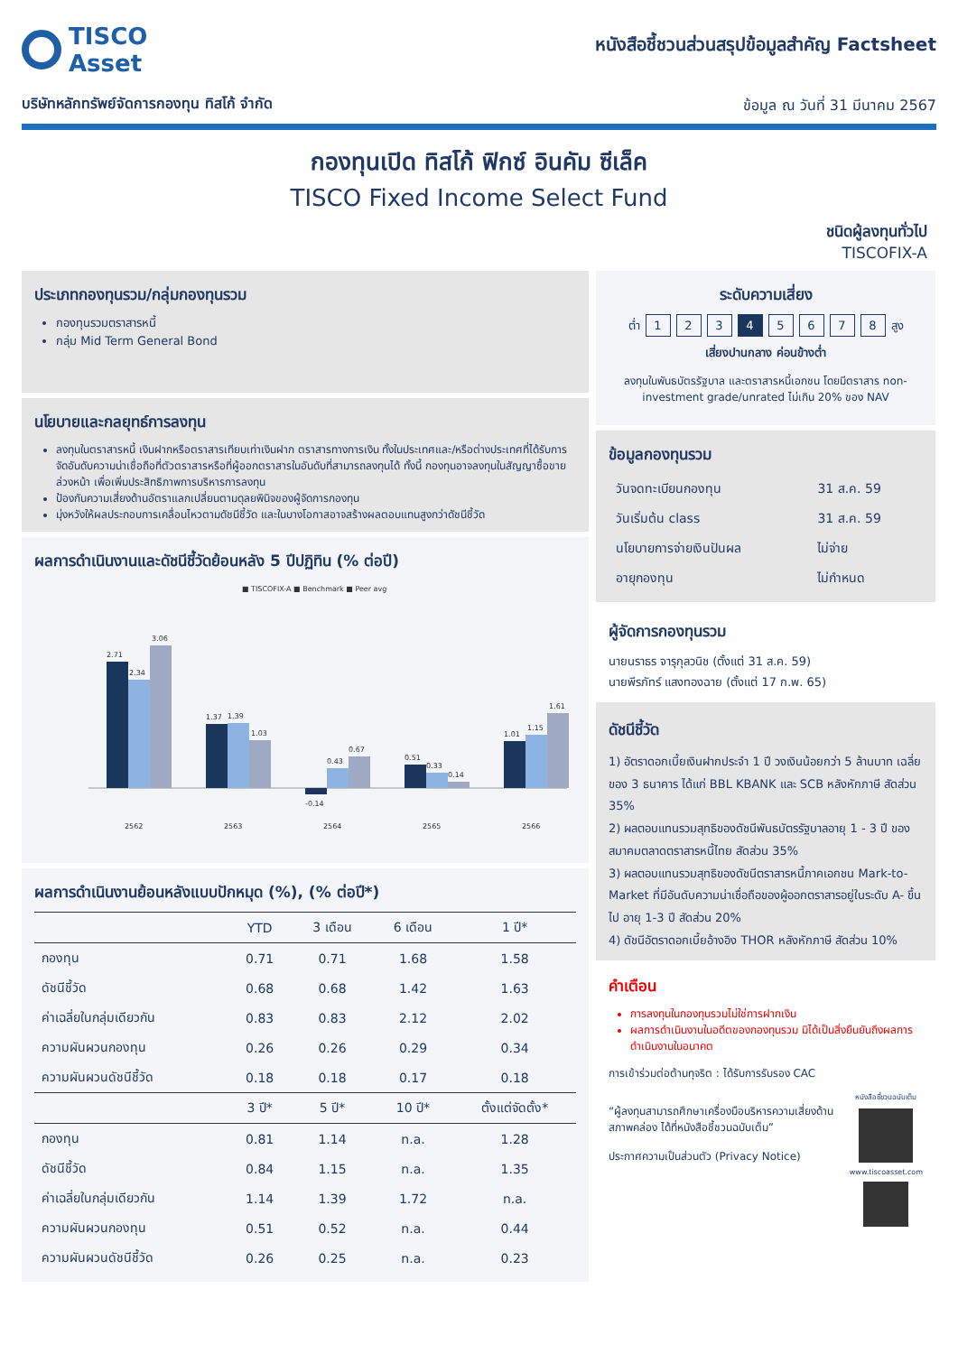TISCO
Asset
บริษัทหลักทรัพย์จัดการกองทุน ทิสโก้ จำกัด
หนังสือชี้ชวนส่วนสรุปข้อมูลสำคัญ Factsheet
ข้อมูล ณ วันที่ 31 มีนาคม 2567
กองทุนเปิด ทิสโก้ ฟิกซ์ อินคัม ซีเล็ค
TISCO Fixed Income Select Fund
ชนิดผู้ลงทุนทั่วไป
TISCOFIX-A
ประเภทกองทุนรวม/กลุ่มกองทุนรวม
กองทุนรวมตราสารหนี้
กลุ่ม Mid Term General Bond
นโยบายและกลยุทธ์การลงทุน
ลงทุนในตราสารหนี้ เงินฝากหรือตราสารเทียบเท่าเงินฝาก ตราสารทางการเงิน ทั้งในประเทศและ/หรือต่างประเทศที่ได้รับการจัดอันดับความน่าเชื่อถือที่ตัวตราสารหรือที่ผู้ออกตราสารในอันดับที่สามารถลงทุนได้ ทั้งนี้ กองทุนอาจลงทุนในสัญญาซื้อขายล่วงหน้า เพื่อเพิ่มประสิทธิภาพการบริหารการลงทุน
ป้องกันความเสี่ยงด้านอัตราแลกเปลี่ยนตามดุลยพินิจของผู้จัดการกองทุน
มุ่งหวังให้ผลประกอบการเคลื่อนไหวตามดัชนีชี้วัด และในบางโอกาสอาจสร้างผลตอบแทนสูงกว่าดัชนีชี้วัด
ผลการดำเนินงานและดัชนีชี้วัดย้อนหลัง 5 ปีปฏิทิน (% ต่อปี)
■ TISCOFIX-A ■ Benchmark ■ Peer avg
2.71
2.34
3.06
1.37
1.39
1.03
-0.14
0.43
0.67
0.51
0.33
0.14
1.01
1.15
1.61
2562
2563
2564
2565
2566
ผลการดำเนินงานย้อนหลังแบบปักหมุด (%), (% ต่อปี*)
| | YTD | 3 เดือน | 6 เดือน | 1 ปี* |
| --- | --- | --- | --- | --- |
| กองทุน | 0.71 | 0.71 | 1.68 | 1.58 |
| ดัชนีชี้วัด | 0.68 | 0.68 | 1.42 | 1.63 |
| ค่าเฉลี่ยในกลุ่มเดียวกัน | 0.83 | 0.83 | 2.12 | 2.02 |
| ความผันผวนกองทุน | 0.26 | 0.26 | 0.29 | 0.34 |
| ความผันผวนดัชนีชี้วัด | 0.18 | 0.18 | 0.17 | 0.18 |
| | 3 ปี* | 5 ปี* | 10 ปี* | ตั้งแต่จัดตั้ง* |
| กองทุน | 0.81 | 1.14 | n.a. | 1.28 |
| ดัชนีชี้วัด | 0.84 | 1.15 | n.a. | 1.35 |
| ค่าเฉลี่ยในกลุ่มเดียวกัน | 1.14 | 1.39 | 1.72 | n.a. |
| ความผันผวนกองทุน | 0.51 | 0.52 | n.a. | 0.44 |
| ความผันผวนดัชนีชี้วัด | 0.26 | 0.25 | n.a. | 0.23 |
ระดับความเสี่ยง
ต่ำ 12345678 สูง
เสี่ยงปานกลาง ค่อนข้างต่ำ
ลงทุนในพันธบัตรรัฐบาล และตราสารหนี้เอกชน โดยมีตราสาร non-investment grade/unrated ไม่เกิน 20% ของ NAV
ข้อมูลกองทุนรวม
| วันจดทะเบียนกองทุน | 31 ส.ค. 59 |
| วันเริ่มต้น class | 31 ส.ค. 59 |
| นโยบายการจ่ายเงินปันผล | ไม่จ่าย |
| อายุกองทุน | ไม่กำหนด |
ผู้จัดการกองทุนรวม
นายนราธร จารุกุลวนิช (ตั้งแต่ 31 ส.ค. 59)
นายพีรภัทร์ แสงทองฉาย (ตั้งแต่ 17 ก.พ. 65)
ดัชนีชี้วัด
1) อัตราดอกเบี้ยเงินฝากประจำ 1 ปี วงเงินน้อยกว่า 5 ล้านบาท เฉลี่ยของ 3 ธนาคาร ได้แก่ BBL KBANK และ SCB หลังหักภาษี สัดส่วน 35%
2) ผลตอบแทนรวมสุทธิของดัชนีพันธบัตรรัฐบาลอายุ 1 - 3 ปี ของสมาคมตลาดตราสารหนี้ไทย สัดส่วน 35%
3) ผลตอบแทนรวมสุทธิของดัชนีตราสารหนี้ภาคเอกชน Mark-to-Market ที่มีอันดับความน่าเชื่อถือของผู้ออกตราสารอยู่ในระดับ A- ขึ้นไป อายุ 1-3 ปี สัดส่วน 20%
4) ดัชนีอัตราดอกเบี้ยอ้างอิง THOR หลังหักภาษี สัดส่วน 10%
คำเตือน
การลงทุนในกองทุนรวมไม่ใช่การฝากเงิน
ผลการดำเนินงานในอดีตของกองทุนรวม มิได้เป็นสิ่งยืนยันถึงผลการดำเนินงานในอนาคต
การเข้าร่วมต่อต้านทุจริต : ได้รับการรับรอง CAC
“ผู้ลงทุนสามารถศึกษาเครื่องมือบริหารความเสี่ยงด้านสภาพคล่อง ได้ที่หนังสือชี้ชวนฉบับเต็ม”
ประกาศความเป็นส่วนตัว (Privacy Notice)
หนังสือชี้ชวนฉบับเต็ม
www.tiscoasset.com